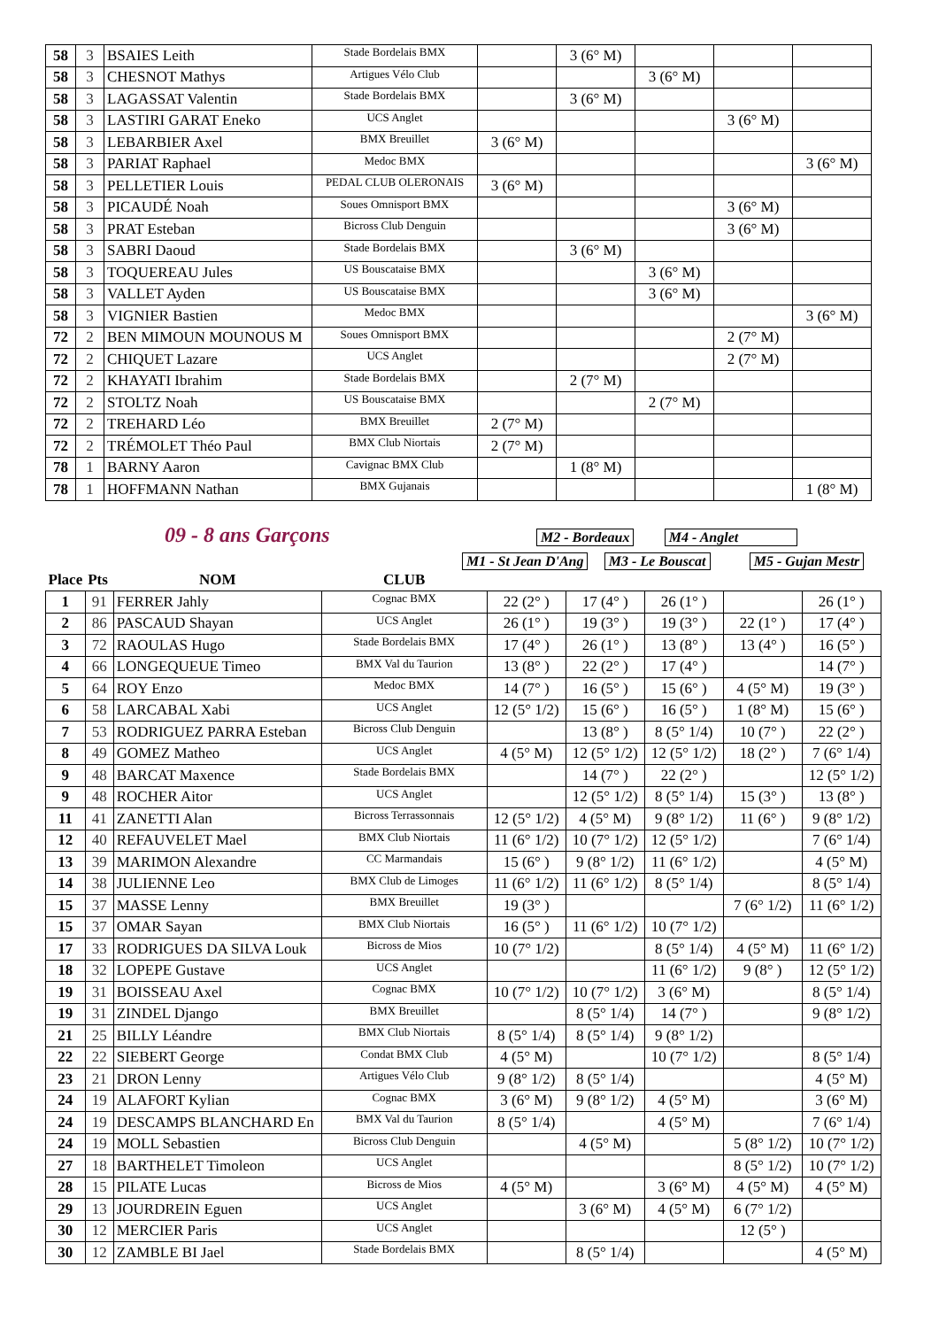| 58 | 3 | BSAIES Leith | Stade Bordelais BMX | | 3 (6° M) | | | |
| 58 | 3 | CHESNOT Mathys | Artigues Vélo Club | | | 3 (6° M) | | |
| 58 | 3 | LAGASSAT Valentin | Stade Bordelais BMX | | 3 (6° M) | | | |
| 58 | 3 | LASTIRI GARAT Eneko | UCS Anglet | | | | 3 (6° M) | |
| 58 | 3 | LEBARBIER Axel | BMX Breuillet | 3 (6° M) | | | | |
| 58 | 3 | PARIAT Raphael | Medoc BMX | | | | | 3 (6° M) |
| 58 | 3 | PELLETIER Louis | PEDAL CLUB OLERONAIS | 3 (6° M) | | | | |
| 58 | 3 | PICAUDÉ Noah | Soues Omnisport BMX | | | | 3 (6° M) | |
| 58 | 3 | PRAT Esteban | Bicross Club Denguin | | | | 3 (6° M) | |
| 58 | 3 | SABRI Daoud | Stade Bordelais BMX | | 3 (6° M) | | | |
| 58 | 3 | TOQUEREAU Jules | US Bouscataise BMX | | | 3 (6° M) | | |
| 58 | 3 | VALLET Ayden | US Bouscataise BMX | | | 3 (6° M) | | |
| 58 | 3 | VIGNIER Bastien | Medoc BMX | | | | | 3 (6° M) |
| 72 | 2 | BEN MIMOUN MOUNOUS M | Soues Omnisport BMX | | | | 2 (7° M) | |
| 72 | 2 | CHIQUET Lazare | UCS Anglet | | | | 2 (7° M) | |
| 72 | 2 | KHAYATI Ibrahim | Stade Bordelais BMX | | 2 (7° M) | | | |
| 72 | 2 | STOLTZ Noah | US Bouscataise BMX | | | 2 (7° M) | | |
| 72 | 2 | TREHARD Léo | BMX Breuillet | 2 (7° M) | | | | |
| 72 | 2 | TRÉMOLET Théo Paul | BMX Club Niortais | 2 (7° M) | | | | |
| 78 | 1 | BARNY Aaron | Cavignac BMX Club | | 1 (8° M) | | | |
| 78 | 1 | HOFFMANN Nathan | BMX Gujanais | | | | | 1 (8° M) |
09 - 8 ans Garçons
M2 - Bordeaux M4 - Anglet
M1 - St Jean D'Ang M3 - Le Bouscat M5 - Gujan Mestr
| Place | Pts | NOM | CLUB | | | | | |
| --- | --- | --- | --- | --- | --- | --- | --- | --- |
| 1 | 91 | FERRER Jahly | Cognac BMX | 22 (2° ) | 17 (4° ) | 26 (1° ) | | 26 (1° ) |
| 2 | 86 | PASCAUD Shayan | UCS Anglet | 26 (1° ) | 19 (3° ) | 19 (3° ) | 22 (1° ) | 17 (4° ) |
| 3 | 72 | RAOULAS Hugo | Stade Bordelais BMX | 17 (4° ) | 26 (1° ) | 13 (8° ) | 13 (4° ) | 16 (5° ) |
| 4 | 66 | LONGEQUEUE Timeo | BMX Val du Taurion | 13 (8° ) | 22 (2° ) | 17 (4° ) | | 14 (7° ) |
| 5 | 64 | ROY Enzo | Medoc BMX | 14 (7° ) | 16 (5° ) | 15 (6° ) | 4 (5° M) | 19 (3° ) |
| 6 | 58 | LARCABAL Xabi | UCS Anglet | 12 (5° 1/2) | 15 (6° ) | 16 (5° ) | 1 (8° M) | 15 (6° ) |
| 7 | 53 | RODRIGUEZ PARRA Esteban | Bicross Club Denguin | | 13 (8° ) | 8 (5° 1/4) | 10 (7° ) | 22 (2° ) |
| 8 | 49 | GOMEZ Matheo | UCS Anglet | 4 (5° M) | 12 (5° 1/2) | 12 (5° 1/2) | 18 (2° ) | 7 (6° 1/4) |
| 9 | 48 | BARCAT Maxence | Stade Bordelais BMX | | 14 (7° ) | 22 (2° ) | | 12 (5° 1/2) |
| 9 | 48 | ROCHER Aitor | UCS Anglet | | 12 (5° 1/2) | 8 (5° 1/4) | 15 (3° ) | 13 (8° ) |
| 11 | 41 | ZANETTI Alan | Bicross Terrassonnais | 12 (5° 1/2) | 4 (5° M) | 9 (8° 1/2) | 11 (6° ) | 9 (8° 1/2) |
| 12 | 40 | REFAUVELET Mael | BMX Club Niortais | 11 (6° 1/2) | 10 (7° 1/2) | 12 (5° 1/2) | | 7 (6° 1/4) |
| 13 | 39 | MARIMON Alexandre | CC Marmandais | 15 (6° ) | 9 (8° 1/2) | 11 (6° 1/2) | | 4 (5° M) |
| 14 | 38 | JULIENNE Leo | BMX Club de Limoges | 11 (6° 1/2) | 11 (6° 1/2) | 8 (5° 1/4) | | 8 (5° 1/4) |
| 15 | 37 | MASSE Lenny | BMX Breuillet | 19 (3° ) | | | 7 (6° 1/2) | 11 (6° 1/2) |
| 15 | 37 | OMAR Sayan | BMX Club Niortais | 16 (5° ) | 11 (6° 1/2) | 10 (7° 1/2) | | |
| 17 | 33 | RODRIGUES DA SILVA Louk | Bicross de Mios | 10 (7° 1/2) | | 8 (5° 1/4) | 4 (5° M) | 11 (6° 1/2) |
| 18 | 32 | LOPEPE Gustave | UCS Anglet | | | 11 (6° 1/2) | 9 (8° ) | 12 (5° 1/2) |
| 19 | 31 | BOISSEAU Axel | Cognac BMX | 10 (7° 1/2) | 10 (7° 1/2) | 3 (6° M) | | 8 (5° 1/4) |
| 19 | 31 | ZINDEL Django | BMX Breuillet | | 8 (5° 1/4) | 14 (7° ) | | 9 (8° 1/2) |
| 21 | 25 | BILLY Léandre | BMX Club Niortais | 8 (5° 1/4) | 8 (5° 1/4) | 9 (8° 1/2) | | |
| 22 | 22 | SIEBERT George | Condat BMX Club | 4 (5° M) | | 10 (7° 1/2) | | 8 (5° 1/4) |
| 23 | 21 | DRON Lenny | Artigues Vélo Club | 9 (8° 1/2) | 8 (5° 1/4) | | | 4 (5° M) |
| 24 | 19 | ALAFORT Kylian | Cognac BMX | 3 (6° M) | 9 (8° 1/2) | 4 (5° M) | | 3 (6° M) |
| 24 | 19 | DESCAMPS BLANCHARD En | BMX Val du Taurion | 8 (5° 1/4) | | 4 (5° M) | | 7 (6° 1/4) |
| 24 | 19 | MOLL Sebastien | Bicross Club Denguin | | 4 (5° M) | | 5 (8° 1/2) | 10 (7° 1/2) |
| 27 | 18 | BARTHELET Timoleon | UCS Anglet | | | | 8 (5° 1/2) | 10 (7° 1/2) |
| 28 | 15 | PILATE Lucas | Bicross de Mios | 4 (5° M) | | 3 (6° M) | 4 (5° M) | 4 (5° M) |
| 29 | 13 | JOURDREIN Eguen | UCS Anglet | | 3 (6° M) | 4 (5° M) | 6 (7° 1/2) | |
| 30 | 12 | MERCIER Paris | UCS Anglet | | | | 12 (5° ) | |
| 30 | 12 | ZAMBLE BI Jael | Stade Bordelais BMX | | 8 (5° 1/4) | | | 4 (5° M) |